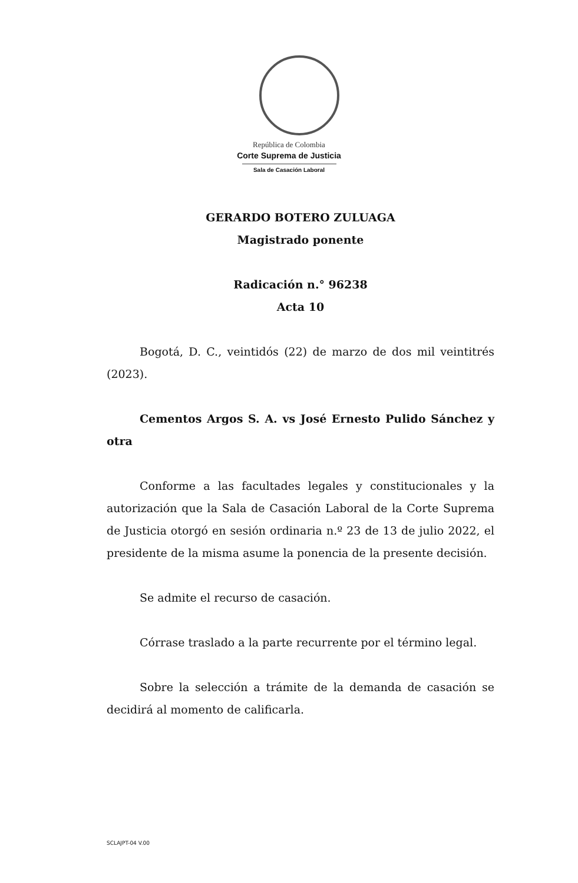República de Colombia
Corte Suprema de Justicia
Sala de Casación Laboral
GERARDO BOTERO ZULUAGA
Magistrado ponente
Radicación n.° 96238
Acta 10
Bogotá, D. C., veintidós (22) de marzo de dos mil veintitrés (2023).
Cementos Argos S. A. vs José Ernesto Pulido Sánchez y otra
Conforme a las facultades legales y constitucionales y la autorización que la Sala de Casación Laboral de la Corte Suprema de Justicia otorgó en sesión ordinaria n.º 23 de 13 de julio 2022, el presidente de la misma asume la ponencia de la presente decisión.
Se admite el recurso de casación.
Córrase traslado a la parte recurrente por el término legal.
Sobre la selección a trámite de la demanda de casación se decidirá al momento de calificarla.
SCLAJPT-04 V.00